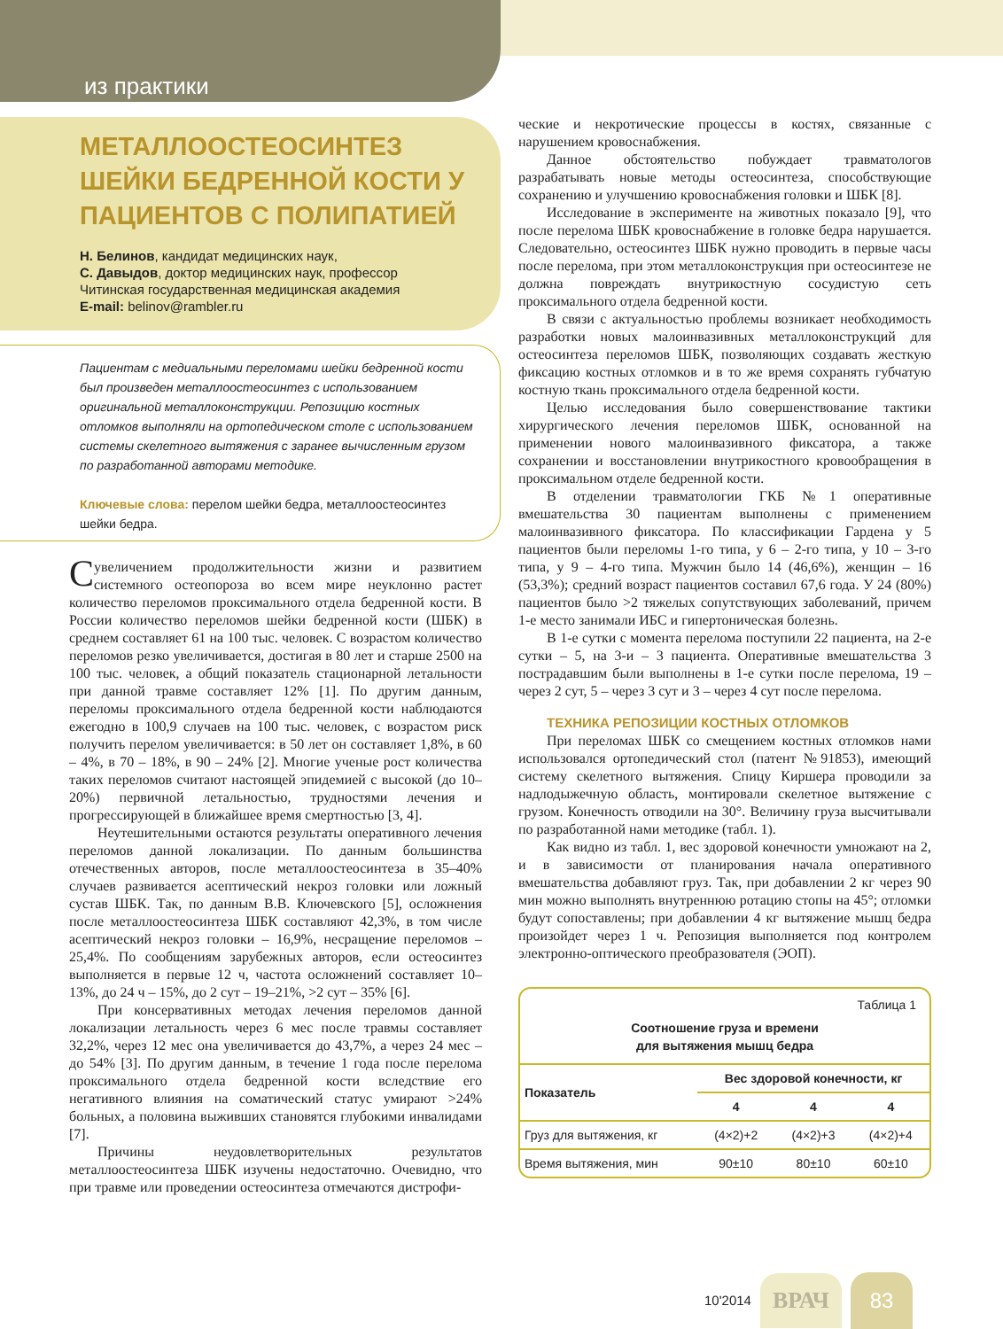из практики
МЕТАЛЛООСТЕОСИНТЕЗ ШЕЙКИ БЕДРЕННОЙ КОСТИ У ПАЦИЕНТОВ С ПОЛИПАТИЕЙ
Н. Белинов, кандидат медицинских наук,
С. Давыдов, доктор медицинских наук, профессор
Читинская государственная медицинская академия
E-mail: belinov@rambler.ru
Пациентам с медиальными переломами шейки бедренной кости был произведен металлоостеосинтез с использованием оригинальной металлоконструкции. Репозицию костных отломков выполняли на ортопедическом столе с использованием системы скелетного вытяжения с заранее вычисленным грузом по разработанной авторами методике.
Ключевые слова: перелом шейки бедра, металлоостеосинтез шейки бедра.
Сувеличением продолжительности жизни и развитием системного остеопороза во всем мире неуклонно растет количество переломов проксимального отдела бедренной кости. В России количество переломов шейки бедренной кости (ШБК) в среднем составляет 61 на 100 тыс. человек. С возрастом количество переломов резко увеличивается, достигая в 80 лет и старше 2500 на 100 тыс. человек, а общий показатель стационарной летальности при данной травме составляет 12% [1]. По другим данным, переломы проксимального отдела бедренной кости наблюдаются ежегодно в 100,9 случаев на 100 тыс. человек, с возрастом риск получить перелом увеличивается: в 50 лет он составляет 1,8%, в 60 – 4%, в 70 – 18%, в 90 – 24% [2]. Многие ученые рост количества таких переломов считают настоящей эпидемией с высокой (до 10–20%) первичной летальностью, трудностями лечения и прогрессирующей в ближайшее время смертностью [3, 4].
Неутешительными остаются результаты оперативного лечения переломов данной локализации. По данным большинства отечественных авторов, после металлоостеосинтеза в 35–40% случаев развивается асептический некроз головки или ложный сустав ШБК. Так, по данным В.В. Ключевского [5], осложнения после металлоостеосинтеза ШБК составляют 42,3%, в том числе асептический некроз головки – 16,9%, несращение переломов – 25,4%. По сообщениям зарубежных авторов, если остеосинтез выполняется в первые 12 ч, частота осложнений составляет 10–13%, до 24 ч – 15%, до 2 сут – 19–21%, >2 сут – 35% [6].
При консервативных методах лечения переломов данной локализации летальность через 6 мес после травмы составляет 32,2%, через 12 мес она увеличивается до 43,7%, а через 24 мес – до 54% [3]. По другим данным, в течение 1 года после перелома проксимального отдела бедренной кости вследствие его негативного влияния на соматический статус умирают >24% больных, а половина выживших становятся глубокими инвалидами [7].
Причины неудовлетворительных результатов металлоостеосинтеза ШБК изучены недостаточно. Очевидно, что при травме или проведении остеосинтеза отмечаются дистрофи-
ческие и некротические процессы в костях, связанные с нарушением кровоснабжения.
Данное обстоятельство побуждает травматологов разрабатывать новые методы остеосинтеза, способствующие сохранению и улучшению кровоснабжения головки и ШБК [8].
Исследование в эксперименте на животных показало [9], что после перелома ШБК кровоснабжение в головке бедра нарушается. Следовательно, остеосинтез ШБК нужно проводить в первые часы после перелома, при этом металлоконструкция при остеосинтезе не должна повреждать внутрикостную сосудистую сеть проксимального отдела бедренной кости.
В связи с актуальностью проблемы возникает необходимость разработки новых малоинвазивных металлоконструкций для остеосинтеза переломов ШБК, позволяющих создавать жесткую фиксацию костных отломков и в то же время сохранять губчатую костную ткань проксимального отдела бедренной кости.
Целью исследования было совершенствование тактики хирургического лечения переломов ШБК, основанной на применении нового малоинвазивного фиксатора, а также сохранении и восстановлении внутрикостного кровообращения в проксимальном отделе бедренной кости.
В отделении травматологии ГКБ №1 оперативные вмешательства 30 пациентам выполнены с применением малоинвазивного фиксатора. По классификации Гардена у 5 пациентов были переломы 1-го типа, у 6 – 2-го типа, у 10 – 3-го типа, у 9 – 4-го типа. Мужчин было 14 (46,6%), женщин – 16 (53,3%); средний возраст пациентов составил 67,6 года. У 24 (80%) пациентов было >2 тяжелых сопутствующих заболеваний, причем 1-е место занимали ИБС и гипертоническая болезнь.
В 1-е сутки с момента перелома поступили 22 пациента, на 2-е сутки – 5, на 3-и – 3 пациента. Оперативные вмешательства 3 пострадавшим были выполнены в 1-е сутки после перелома, 19 – через 2 сут, 5 – через 3 сут и 3 – через 4 сут после перелома.
ТЕХНИКА РЕПОЗИЦИИ КОСТНЫХ ОТЛОМКОВ
При переломах ШБК со смещением костных отломков нами использовался ортопедический стол (патент №91853), имеющий систему скелетного вытяжения. Спицу Киршера проводили за надлодыжечную область, монтировали скелетное вытяжение с грузом. Конечность отводили на 30°. Величину груза высчитывали по разработанной нами методике (табл. 1).
Как видно из табл. 1, вес здоровой конечности умножают на 2, и в зависимости от планирования начала оперативного вмешательства добавляют груз. Так, при добавлении 2 кг через 90 мин можно выполнять внутреннюю ротацию стопы на 45°; отломки будут сопоставлены; при добавлении 4 кг вытяжение мышц бедра произойдет через 1 ч. Репозиция выполняется под контролем электронно-оптического преобразователя (ЭОП).
Таблица 1
Соотношение груза и времени
для вытяжения мышц бедра
| Показатель | Вес здоровой конечности, кг | | |
| --- | --- | --- | --- |
| | 4 | 4 | 4 |
| Груз для вытяжения, кг | (4×2)+2 | (4×2)+3 | (4×2)+4 |
| Время вытяжения, мин | 90±10 | 80±10 | 60±10 |
10'2014 ВРАЧ 83